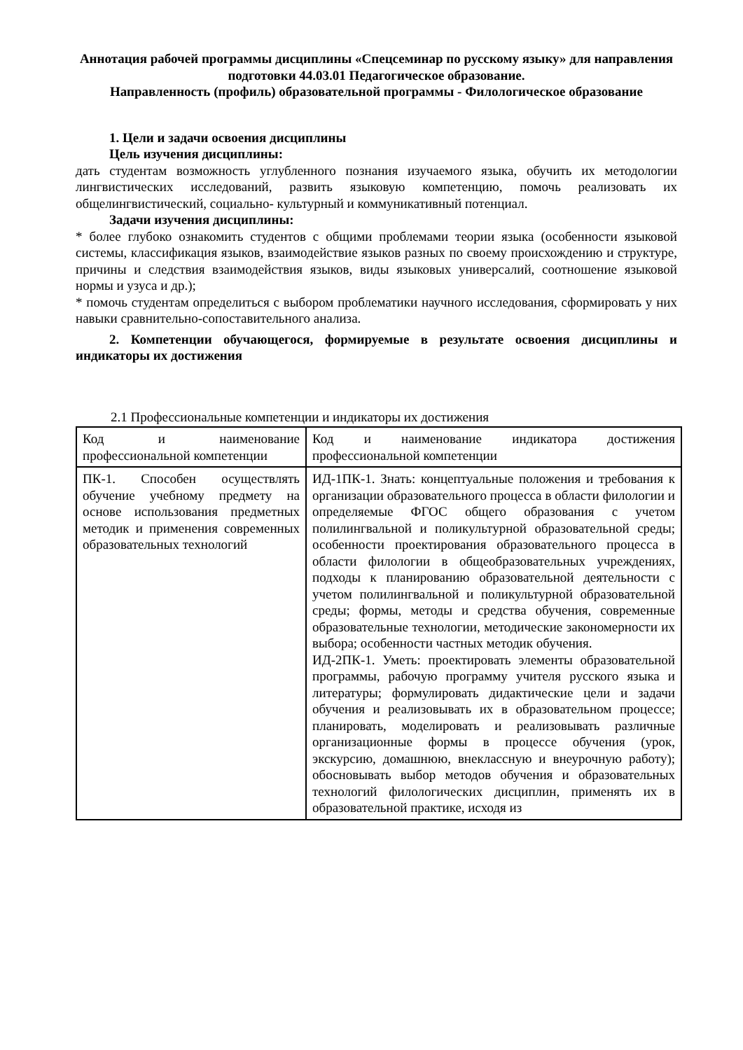Аннотация рабочей программы дисциплины «Спецсеминар по русскому языку» для направления подготовки 44.03.01 Педагогическое образование.
Направленность (профиль) образовательной программы - Филологическое образование
1. Цели и задачи освоения дисциплины
Цель изучения дисциплины:
дать студентам возможность углубленного познания изучаемого языка, обучить их методологии лингвистических исследований, развить языковую компетенцию, помочь реализовать их общелингвистический, социально- культурный и коммуникативный потенциал.
Задачи изучения дисциплины:
* более глубоко ознакомить студентов с общими проблемами теории языка (особенности языковой системы, классификация языков, взаимодействие языков разных по своему происхождению и структуре, причины и следствия взаимодействия языков, виды языковых универсалий, соотношение языковой нормы и узуса и др.);
* помочь студентам определиться с выбором проблематики научного исследования, сформировать у них навыки сравнительно-сопоставительного анализа.
2. Компетенции обучающегося, формируемые в результате освоения дисциплины и индикаторы их достижения
2.1 Профессиональные компетенции и индикаторы их достижения
| Код и наименование профессиональной компетенции | Код и наименование индикатора достижения профессиональной компетенции |
| ПК-1. Способен осуществлять обучение учебному предмету на основе использования предметных методик и применения современных образовательных технологий | ИД-1ПК-1. Знать: концептуальные положения и требования к организации образовательного процесса в области филологии и определяемые ФГОС общего образования с учетом полилингвальной и поликультурной образовательной среды; особенности проектирования образовательного процесса в области филологии в общеобразовательных учреждениях, подходы к планированию образовательной деятельности с учетом полилингвальной и поликультурной образовательной среды; формы, методы и средства обучения, современные образовательные технологии, методические закономерности их выбора; особенности частных методик обучения. ИД-2ПК-1. Уметь: проектировать элементы образовательной программы, рабочую программу учителя русского языка и литературы; формулировать дидактические цели и задачи обучения и реализовывать их в образовательном процессе; планировать, моделировать и реализовывать различные организационные формы в процессе обучения (урок, экскурсию, домашнюю, внеклассную и внеурочную работу); обосновывать выбор методов обучения и образовательных технологий филологических дисциплин, применять их в образовательной практике, исходя из |